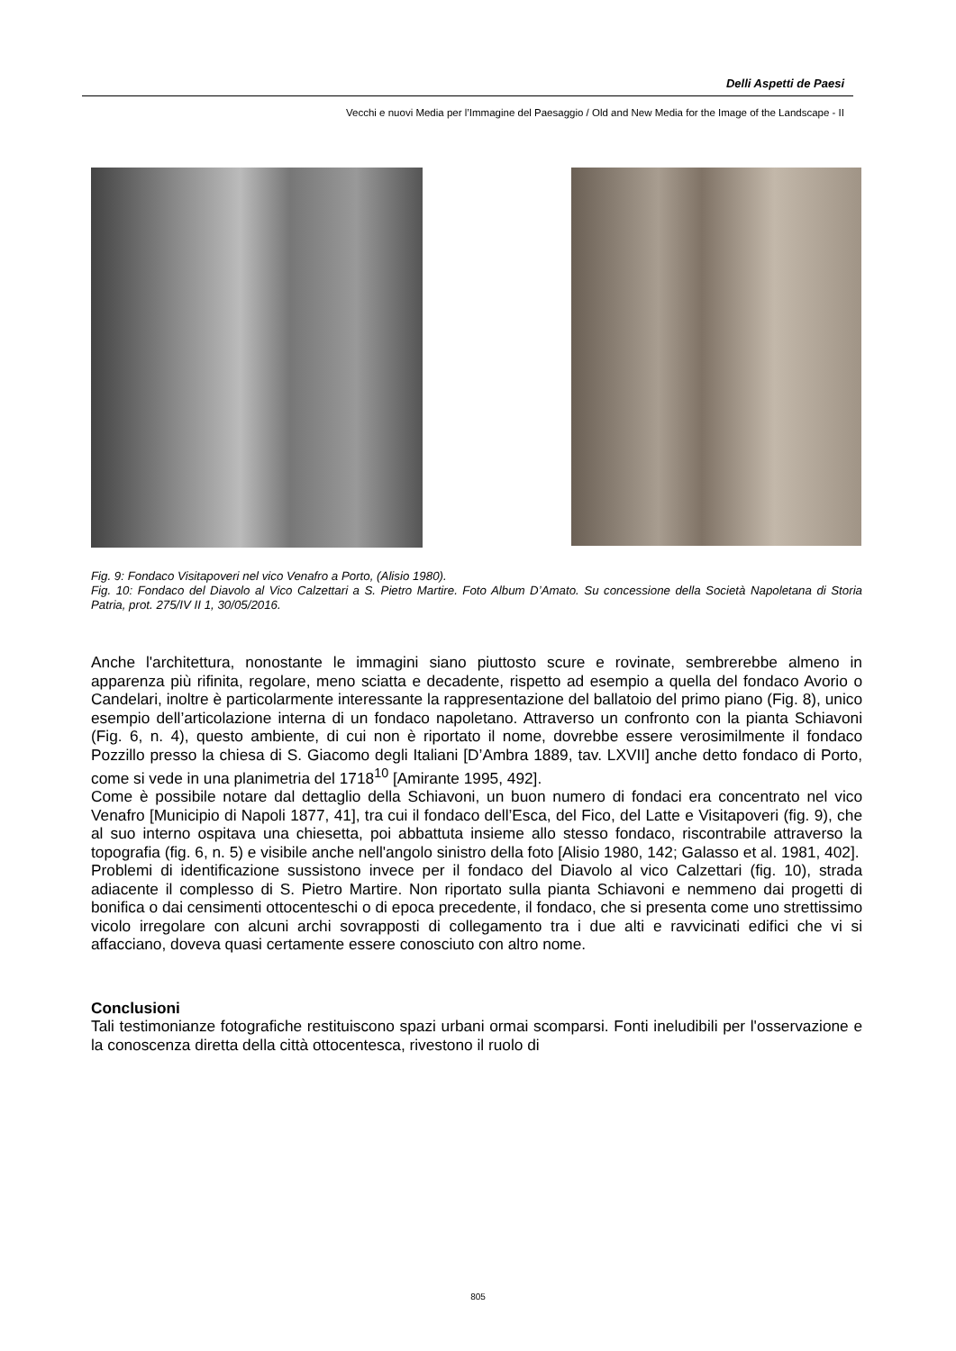Delli Aspetti de Paesi
Vecchi e nuovi Media per l’Immagine del Paesaggio / Old and New Media for the Image of the Landscape - II
Fig. 9: Fondaco Visitapoveri nel vico Venafro a Porto, (Alisio 1980).
Fig. 10: Fondaco del Diavolo al Vico Calzettari a S. Pietro Martire. Foto Album D’Amato. Su concessione della Società Napoletana di Storia Patria, prot. 275/IV II 1, 30/05/2016.
Anche l'architettura, nonostante le immagini siano piuttosto scure e rovinate, sembrerebbe almeno in apparenza più rifinita, regolare, meno sciatta e decadente, rispetto ad esempio a quella del fondaco Avorio o Candelari, inoltre è particolarmente interessante la rappresentazione del ballatoio del primo piano (Fig. 8), unico esempio dell’articolazione interna di un fondaco napoletano. Attraverso un confronto con la pianta Schiavoni (Fig. 6, n. 4), questo ambiente, di cui non è riportato il nome, dovrebbe essere verosimilmente il fondaco Pozzillo presso la chiesa di S. Giacomo degli Italiani [D’Ambra 1889, tav. LXVII] anche detto fondaco di Porto, come si vede in una planimetria del 1718<sup>10</sup> [Amirante 1995, 492].
Come è possibile notare dal dettaglio della Schiavoni, un buon numero di fondaci era concentrato nel vico Venafro [Municipio di Napoli 1877, 41], tra cui il fondaco dell’Esca, del Fico, del Latte e Visitapoveri (fig. 9), che al suo interno ospitava una chiesetta, poi abbattuta insieme allo stesso fondaco, riscontrabile attraverso la topografia (fig. 6, n. 5) e visibile anche nell'angolo sinistro della foto [Alisio 1980, 142; Galasso et al. 1981, 402].
Problemi di identificazione sussistono invece per il fondaco del Diavolo al vico Calzettari (fig. 10), strada adiacente il complesso di S. Pietro Martire. Non riportato sulla pianta Schiavoni e nemmeno dai progetti di bonifica o dai censimenti ottocenteschi o di epoca precedente, il fondaco, che si presenta come uno strettissimo vicolo irregolare con alcuni archi sovrapposti di collegamento tra i due alti e ravvicinati edifici che vi si affacciano, doveva quasi certamente essere conosciuto con altro nome.
Conclusioni
Tali testimonianze fotografiche restituiscono spazi urbani ormai scomparsi. Fonti ineludibili per l'osservazione e la conoscenza diretta della città ottocentesca, rivestono il ruolo di
805